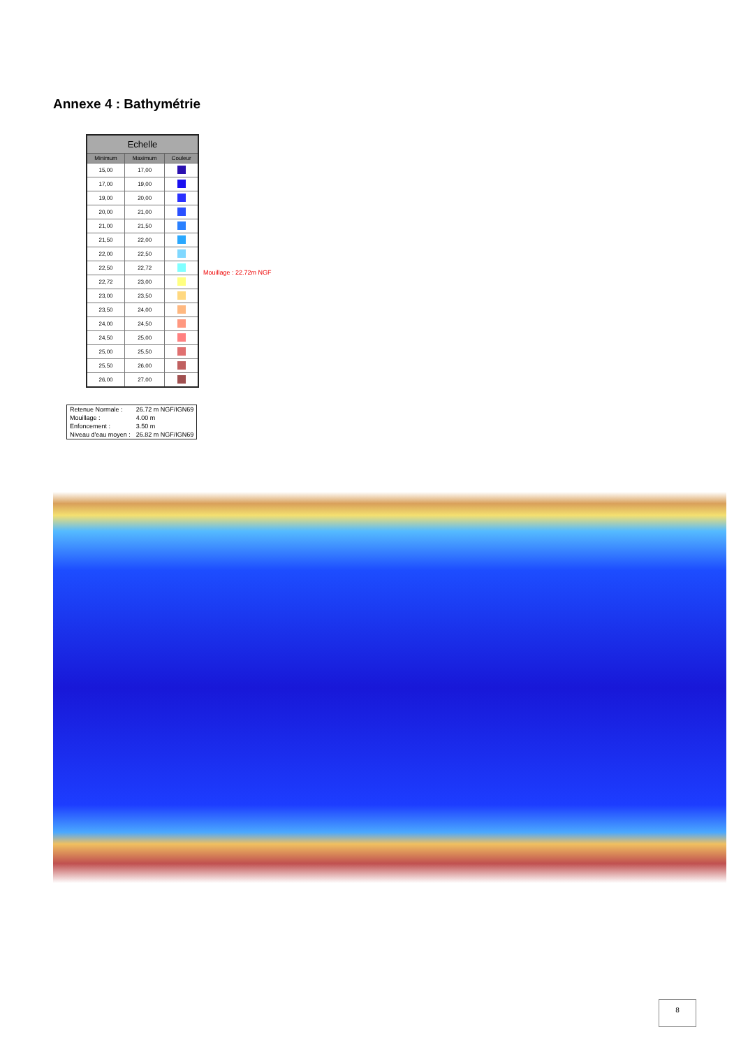Annexe 4 : Bathymétrie
| Echelle | | |
| --- | --- | --- |
| Minimum | Maximum | Couleur |
| 15,00 | 17,00 | |
| 17,00 | 19,00 | |
| 19,00 | 20,00 | |
| 20,00 | 21,00 | |
| 21,00 | 21,50 | |
| 21,50 | 22,00 | |
| 22,00 | 22,50 | |
| 22,50 | 22,72 | |
| 22,72 | 23,00 | |
| 23,00 | 23,50 | |
| 23,50 | 24,00 | |
| 24,00 | 24,50 | |
| 24,50 | 25,00 | |
| 25,00 | 25,50 | |
| 25,50 | 26,00 | |
| 26,00 | 27,00 | |
Mouillage : 22.72m NGF
| Retenue Normale : | 26.72 m NGF/IGN69 |
| Mouillage : | 4.00 m |
| Enfoncement : | 3.50 m |
| Niveau d'eau moyen : | 26.82 m NGF/IGN69 |
8